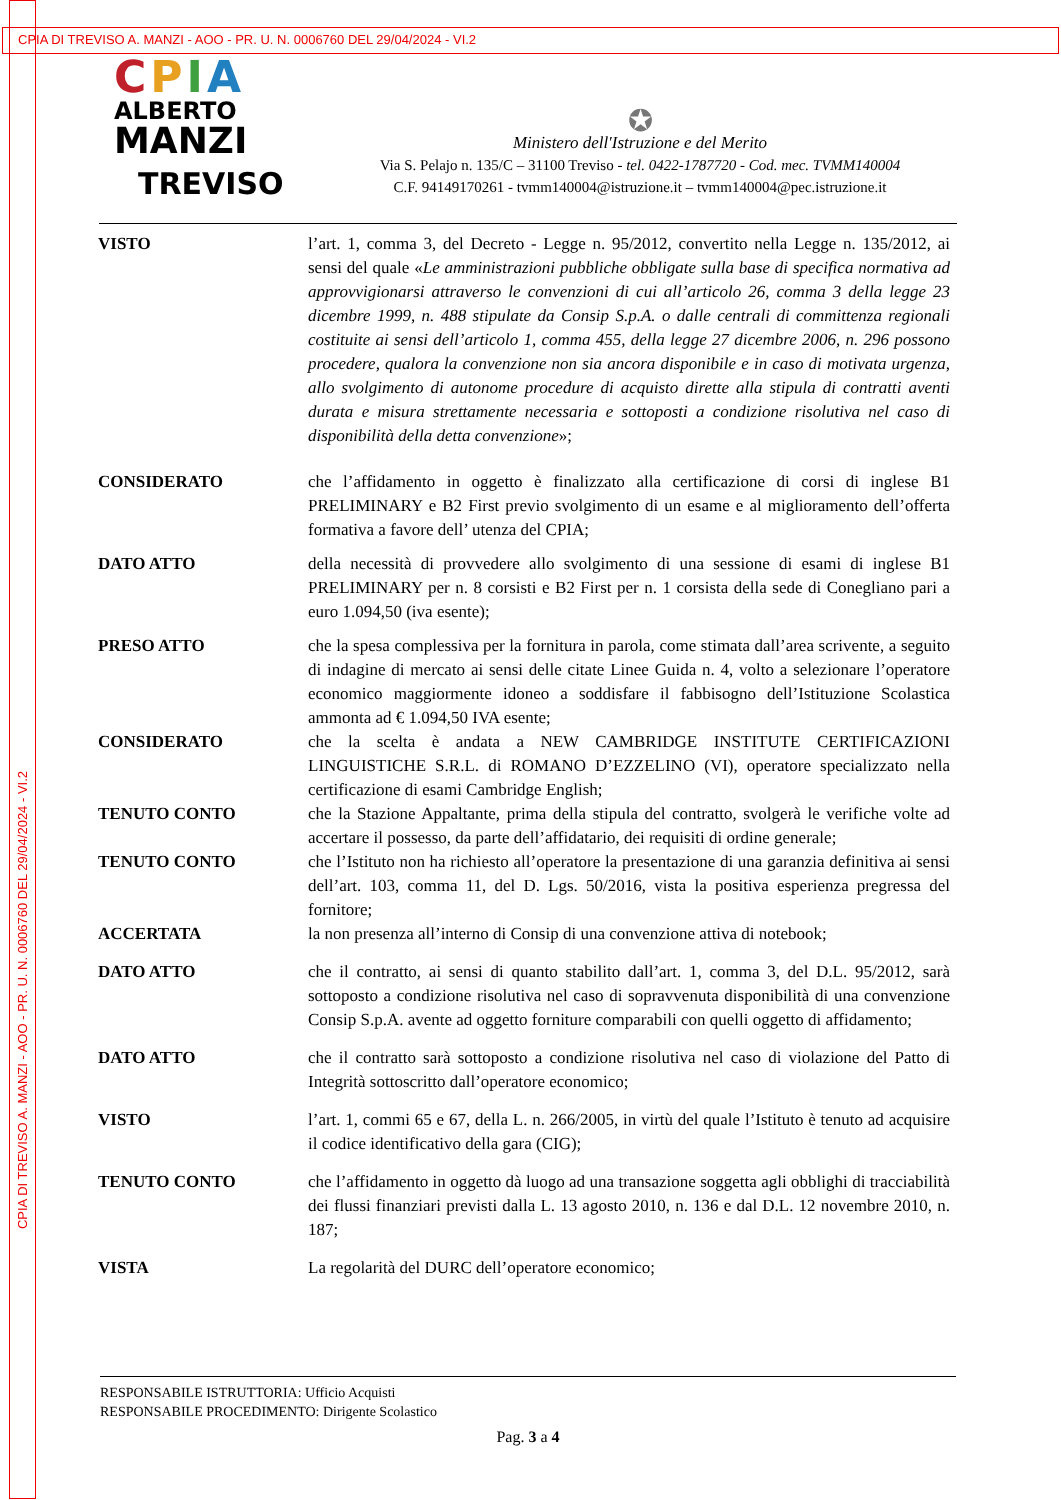CPIA DI TREVISO A. MANZI - AOO - PR. U. N. 0006760 DEL 29/04/2024 - VI.2
CPIA DI TREVISO A. MANZI - AOO - PR. U. N. 0006760 DEL 29/04/2024 - VI.2
CPIA
ALBERTO
MANZI
TREVISO
✪
Ministero dell'Istruzione e del Merito
Via S. Pelajo n. 135/C – 31100 Treviso - tel. 0422-1787720 - Cod. mec. TVMM140004
C.F. 94149170261 - tvmm140004@istruzione.it – tvmm140004@pec.istruzione.it
VISTO l’art. 1, comma 3, del Decreto - Legge n. 95/2012, convertito nella Legge n. 135/2012, ai sensi del quale «Le amministrazioni pubbliche obbligate sulla base di specifica normativa ad approvvigionarsi attraverso le convenzioni di cui all’articolo 26, comma 3 della legge 23 dicembre 1999, n. 488 stipulate da Consip S.p.A. o dalle centrali di committenza regionali costituite ai sensi dell’articolo 1, comma 455, della legge 27 dicembre 2006, n. 296 possono procedere, qualora la convenzione non sia ancora disponibile e in caso di motivata urgenza, allo svolgimento di autonome procedure di acquisto dirette alla stipula di contratti aventi durata e misura strettamente necessaria e sottoposti a condizione risolutiva nel caso di disponibilità della detta convenzione»;
CONSIDERATO che l’affidamento in oggetto è finalizzato alla certificazione di corsi di inglese B1 PRELIMINARY e B2 First previo svolgimento di un esame e al miglioramento dell’offerta formativa a favore dell’ utenza del CPIA;
DATO ATTO della necessità di provvedere allo svolgimento di una sessione di esami di inglese B1 PRELIMINARY per n. 8 corsisti e B2 First per n. 1 corsista della sede di Conegliano pari a euro 1.094,50 (iva esente);
PRESO ATTO che la spesa complessiva per la fornitura in parola, come stimata dall’area scrivente, a seguito di indagine di mercato ai sensi delle citate Linee Guida n. 4, volto a selezionare l’operatore economico maggiormente idoneo a soddisfare il fabbisogno dell’Istituzione Scolastica ammonta ad € 1.094,50 IVA esente;
CONSIDERATO che la scelta è andata a NEW CAMBRIDGE INSTITUTE CERTIFICAZIONI LINGUISTICHE S.R.L. di ROMANO D’EZZELINO (VI), operatore specializzato nella certificazione di esami Cambridge English;
TENUTO CONTO che la Stazione Appaltante, prima della stipula del contratto, svolgerà le verifiche volte ad accertare il possesso, da parte dell’affidatario, dei requisiti di ordine generale;
TENUTO CONTO che l’Istituto non ha richiesto all’operatore la presentazione di una garanzia definitiva ai sensi dell’art. 103, comma 11, del D. Lgs. 50/2016, vista la positiva esperienza pregressa del fornitore;
ACCERTATA la non presenza all’interno di Consip di una convenzione attiva di notebook;
DATO ATTO che il contratto, ai sensi di quanto stabilito dall’art. 1, comma 3, del D.L. 95/2012, sarà sottoposto a condizione risolutiva nel caso di sopravvenuta disponibilità di una convenzione Consip S.p.A. avente ad oggetto forniture comparabili con quelli oggetto di affidamento;
DATO ATTO che il contratto sarà sottoposto a condizione risolutiva nel caso di violazione del Patto di Integrità sottoscritto dall’operatore economico;
VISTO l’art. 1, commi 65 e 67, della L. n. 266/2005, in virtù del quale l’Istituto è tenuto ad acquisire il codice identificativo della gara (CIG);
TENUTO CONTO che l’affidamento in oggetto dà luogo ad una transazione soggetta agli obblighi di tracciabilità dei flussi finanziari previsti dalla L. 13 agosto 2010, n. 136 e dal D.L. 12 novembre 2010, n. 187;
VISTA La regolarità del DURC dell’operatore economico;
RESPONSABILE ISTRUTTORIA: Ufficio Acquisti
RESPONSABILE PROCEDIMENTO: Dirigente Scolastico
Pag. 3 a 4